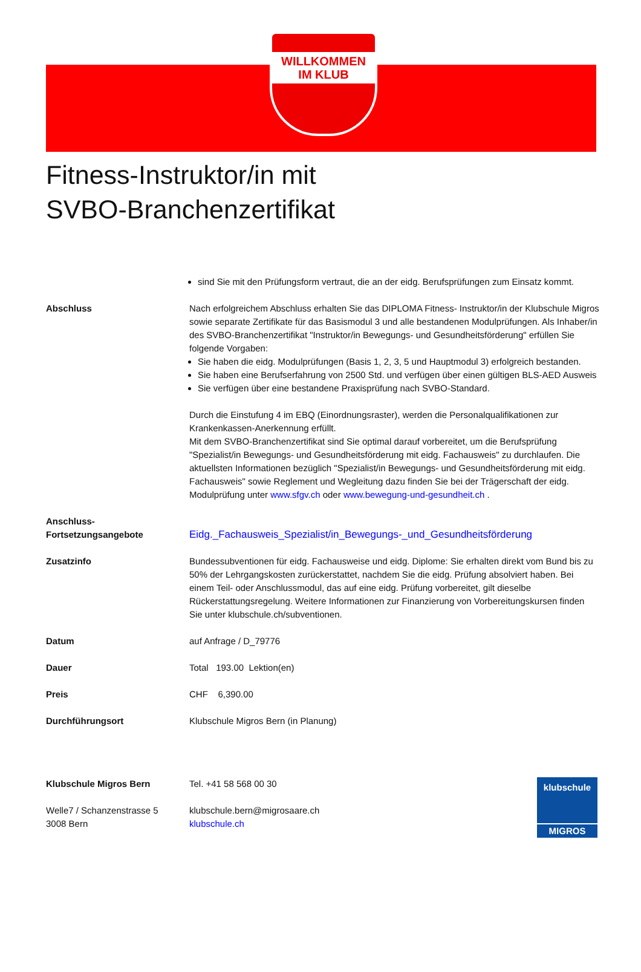WILLKOMMEN
IM KLUB
Fitness-Instruktor/in mit
SVBO-Branchenzertifikat
| | sind Sie mit den Prüfungsform vertraut, die an der eidg. Berufsprüfungen zum Einsatz kommt. |
| Abschluss | Nach erfolgreichem Abschluss erhalten Sie das DIPLOMA Fitness- Instruktor/in der Klubschule Migros sowie separate Zertifikate für das Basismodul 3 und alle bestandenen Modulprüfungen. Als Inhaber/in des SVBO-Branchenzertifikat "Instruktor/in Bewegungs- und Gesundheitsförderung" erfüllen Sie folgende Vorgaben: Sie haben die eidg. Modulprüfungen (Basis 1, 2, 3, 5 und Hauptmodul 3) erfolgreich bestanden. Sie haben eine Berufserfahrung von 2500 Std. und verfügen über einen gültigen BLS-AED Ausweis Sie verfügen über eine bestandene Praxisprüfung nach SVBO-Standard. Durch die Einstufung 4 im EBQ (Einordnungsraster), werden die Personalqualifikationen zur Krankenkassen-Anerkennung erfüllt. Mit dem SVBO-Branchenzertifikat sind Sie optimal darauf vorbereitet, um die Berufsprüfung "Spezialist/in Bewegungs- und Gesundheitsförderung mit eidg. Fachausweis" zu durchlaufen. Die aktuellsten Informationen bezüglich "Spezialist/in Bewegungs- und Gesundheitsförderung mit eidg. Fachausweis" sowie Reglement und Wegleitung dazu finden Sie bei der Trägerschaft der eidg. Modulprüfung unter www.sfgv.ch oder www.bewegung-und-gesundheit.ch . |
| Anschluss- Fortsetzungsangebote | Eidg._Fachausweis_Spezialist/in_Bewegungs-_und_Gesundheitsförderung |
| Zusatzinfo | Bundessubventionen für eidg. Fachausweise und eidg. Diplome: Sie erhalten direkt vom Bund bis zu 50% der Lehrgangskosten zurückerstattet, nachdem Sie die eidg. Prüfung absolviert haben. Bei einem Teil- oder Anschlussmodul, das auf eine eidg. Prüfung vorbereitet, gilt dieselbe Rückerstattungsregelung. Weitere Informationen zur Finanzierung von Vorbereitungskursen finden Sie unter klubschule.ch/subventionen. |
| Datum | auf Anfrage / D_79776 |
| Dauer | Total 193.00 Lektion(en) |
| Preis | CHF 6,390.00 |
| Durchführungsort | Klubschule Migros Bern (in Planung) |
Klubschule Migros Bern
Welle7 / Schanzenstrasse 5
3008 Bern
Tel. +41 58 568 00 30
klubschule.bern@migrosaare.ch
klubschule.ch
klubschule
MIGROS